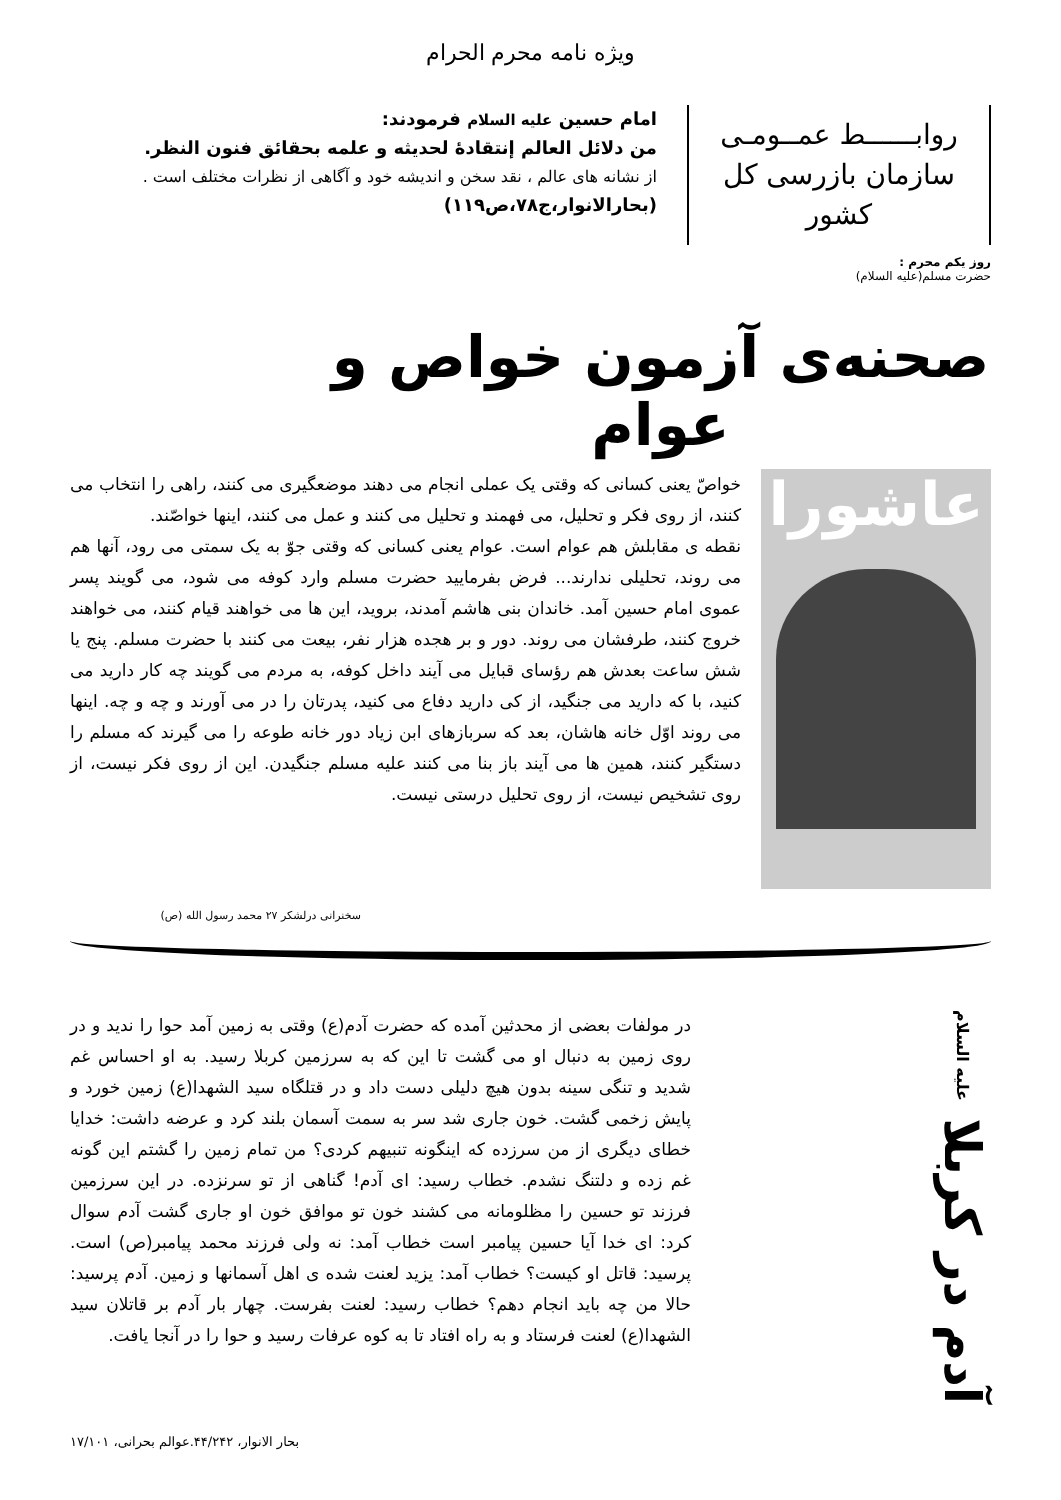ویژه نامه محرم الحرام
روابــــــط عمــومـی
سازمان بازرسی کل کشور
امام حسین علیه السلام فرمودند:
من دلائل العالم إنتقادۀ لحدیثه و علمه بحقائق فنون النظر.
از نشانه های عالم ، نقد سخن و اندیشه خود و آگاهی از نظرات مختلف است .
(بحارالانوار،ج۷۸،ص۱۱۹)
روز یکم محرم :
حضرت مسلم(علیه السلام)
صحنه‌ی آزمون خواص و عوام
عاشورا
خواصّ یعنی کسانی که وقتی یک عملی انجام می دهند موضعگیری می کنند، راهی را انتخاب می کنند، از روی فکر و تحلیل، می فهمند و تحلیل می کنند و عمل می کنند، اینها خواصّند.
نقطه ی مقابلش هم عوام است. عوام یعنی کسانی که وقتی جوّ به یک سمتی می رود، آنها هم می روند، تحلیلی ندارند... فرض بفرمایید حضرت مسلم وارد کوفه می شود، می گویند پسر عموی امام حسین آمد. خاندان بنی هاشم آمدند، بروید، این ها می خواهند قیام کنند، می خواهند خروج کنند، طرفشان می روند. دور و بر هجده هزار نفر، بیعت می کنند با حضرت مسلم. پنج یا شش ساعت بعدش هم رؤسای قبایل می آیند داخل کوفه، به مردم می گویند چه کار دارید می کنید، با که دارید می جنگید، از کی دارید دفاع می کنید، پدرتان را در می آورند و چه و چه. اینها می روند اوّل خانه هاشان، بعد که سربازهای ابن زیاد دور خانه طوعه را می گیرند که مسلم را دستگیر کنند، همین ها می آیند باز بنا می کنند علیه مسلم جنگیدن. این از روی فکر نیست، از روی تشخیص نیست، از روی تحلیل درستی نیست.
سخنرانی درلشکر ۲۷ محمد رسول الله (ص)
آدم در کربلا علیه السلام
در مولفات بعضی از محدثین آمده که حضرت آدم(ع) وقتی به زمین آمد حوا را ندید و در روی زمین به دنبال او می گشت تا این که به سرزمین کربلا رسید. به او احساس غم شدید و تنگی سینه بدون هیچ دلیلی دست داد و در قتلگاه سید الشهدا(ع) زمین خورد و پایش زخمی گشت. خون جاری شد سر به سمت آسمان بلند کرد و عرضه داشت: خدایا خطای دیگری از من سرزده که اینگونه تنبیهم کردی؟ من تمام زمین را گشتم این گونه غم زده و دلتنگ نشدم. خطاب رسید: ای آدم! گناهی از تو سرنزده. در این سرزمین فرزند تو حسین را مظلومانه می کشند خون تو موافق خون او جاری گشت آدم سوال کرد: ای خدا آیا حسین پیامبر است خطاب آمد: نه ولی فرزند محمد پیامبر(ص) است. پرسید: قاتل او کیست؟ خطاب آمد: یزید لعنت شده ی اهل آسمانها و زمین. آدم پرسید: حالا من چه باید انجام دهم؟ خطاب رسید: لعنت بفرست. چهار بار آدم بر قاتلان سید الشهدا(ع) لعنت فرستاد و به راه افتاد تا به کوه عرفات رسید و حوا را در آنجا یافت.
بحار الانوار، ۴۴/۲۴۲.عوالم بحرانی، ۱۷/۱۰۱